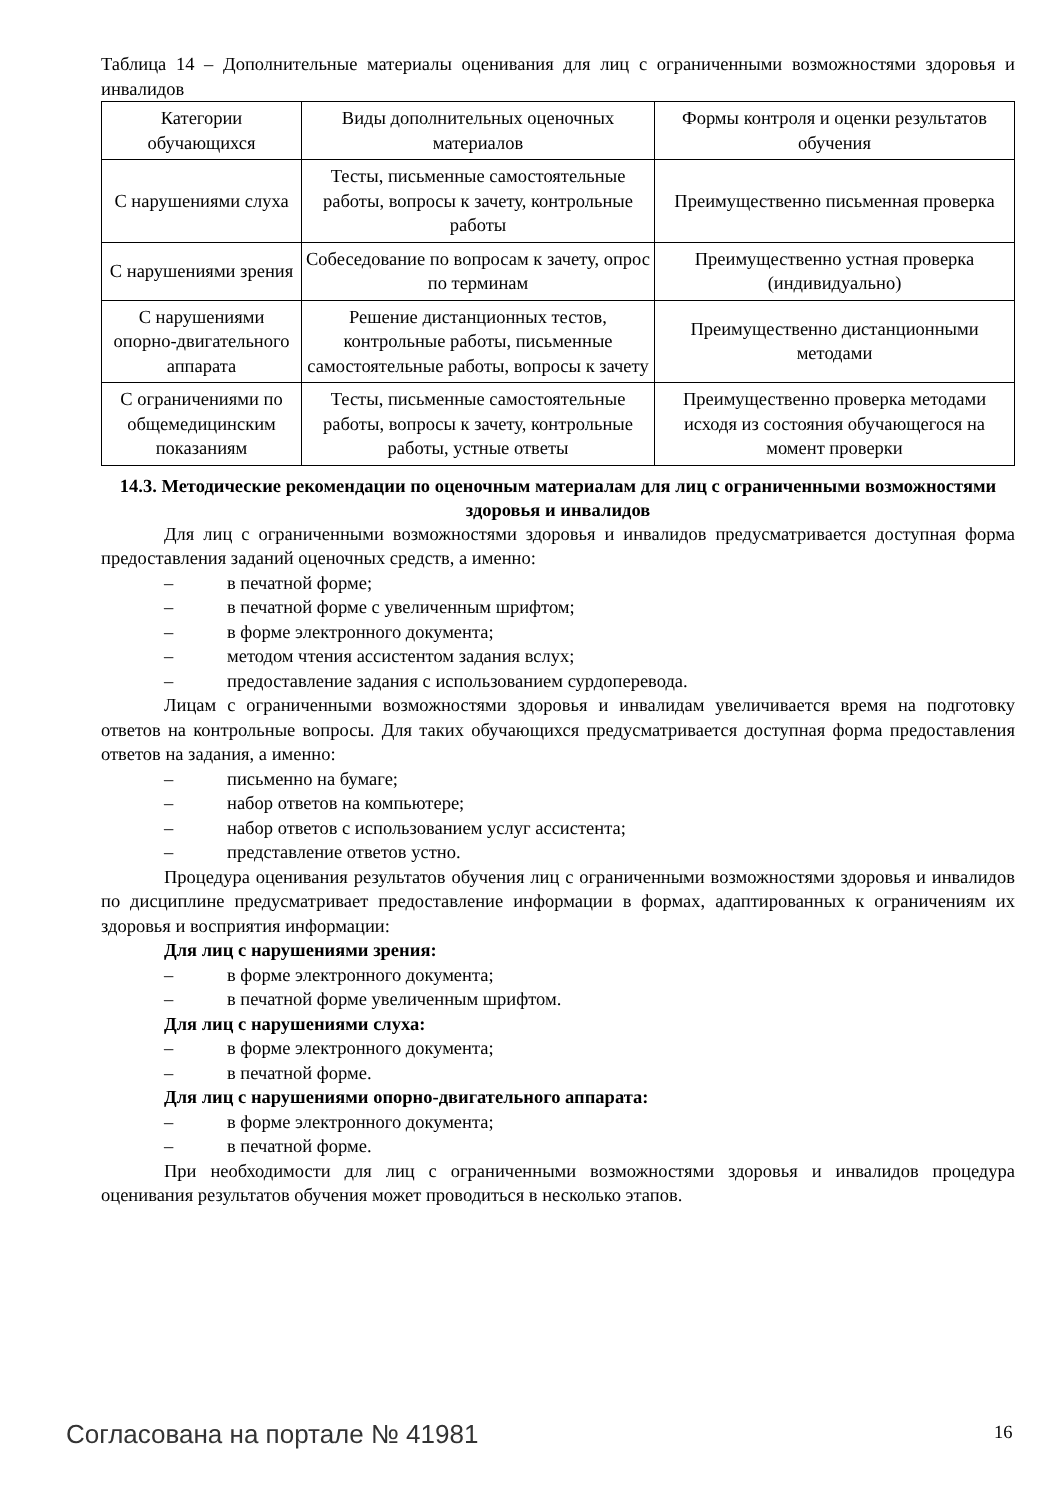Таблица 14 – Дополнительные материалы оценивания для лиц с ограниченными возможностями здоровья и инвалидов
| Категории обучающихся | Виды дополнительных оценочных материалов | Формы контроля и оценки результатов обучения |
| С нарушениями слуха | Тесты, письменные самостоятельные работы, вопросы к зачету, контрольные работы | Преимущественно письменная проверка |
| С нарушениями зрения | Собеседование по вопросам к зачету, опрос по терминам | Преимущественно устная проверка (индивидуально) |
| С нарушениями опорно-двигательного аппарата | Решение дистанционных тестов, контрольные работы, письменные самостоятельные работы, вопросы к зачету | Преимущественно дистанционными методами |
| С ограничениями по общемедицинским показаниям | Тесты, письменные самостоятельные работы, вопросы к зачету, контрольные работы, устные ответы | Преимущественно проверка методами исходя из состояния обучающегося на момент проверки |
14.3. Методические рекомендации по оценочным материалам для лиц с ограниченными возможностями здоровья и инвалидов
Для лиц с ограниченными возможностями здоровья и инвалидов предусматривается доступная форма предоставления заданий оценочных средств, а именно:
– в печатной форме;
– в печатной форме с увеличенным шрифтом;
– в форме электронного документа;
– методом чтения ассистентом задания вслух;
– предоставление задания с использованием сурдоперевода.
Лицам с ограниченными возможностями здоровья и инвалидам увеличивается время на подготовку ответов на контрольные вопросы. Для таких обучающихся предусматривается доступная форма предоставления ответов на задания, а именно:
– письменно на бумаге;
– набор ответов на компьютере;
– набор ответов с использованием услуг ассистента;
– представление ответов устно.
Процедура оценивания результатов обучения лиц с ограниченными возможностями здоровья и инвалидов по дисциплине предусматривает предоставление информации в формах, адаптированных к ограничениям их здоровья и восприятия информации:
Для лиц с нарушениями зрения:
– в форме электронного документа;
– в печатной форме увеличенным шрифтом.
Для лиц с нарушениями слуха:
– в форме электронного документа;
– в печатной форме.
Для лиц с нарушениями опорно-двигательного аппарата:
– в форме электронного документа;
– в печатной форме.
При необходимости для лиц с ограниченными возможностями здоровья и инвалидов процедура оценивания результатов обучения может проводиться в несколько этапов.
Согласована на портале № 41981 16